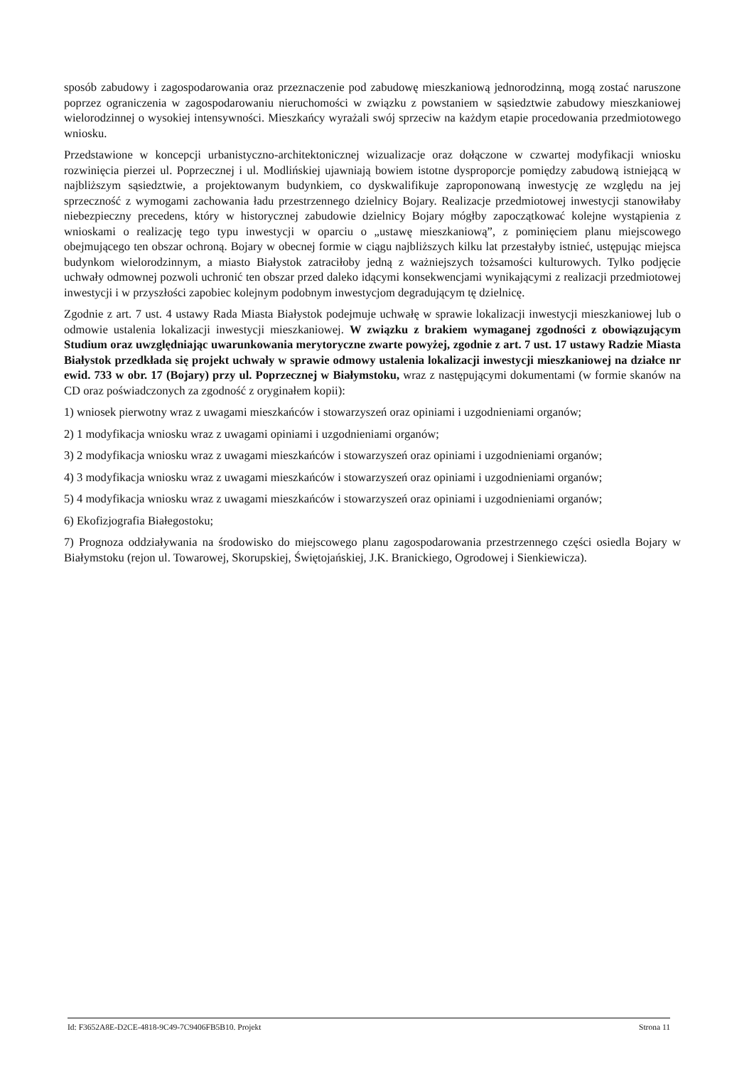sposób zabudowy i zagospodarowania oraz przeznaczenie pod zabudowę mieszkaniową jednorodzinną, mogą zostać naruszone poprzez ograniczenia w zagospodarowaniu nieruchomości w związku z powstaniem w sąsiedztwie zabudowy mieszkaniowej wielorodzinnej o wysokiej intensywności. Mieszkańcy wyrażali swój sprzeciw na każdym etapie procedowania przedmiotowego wniosku.
Przedstawione w koncepcji urbanistyczno-architektonicznej wizualizacje oraz dołączone w czwartej modyfikacji wniosku rozwinięcia pierzei ul. Poprzecznej i ul. Modlińskiej ujawniają bowiem istotne dysproporcje pomiędzy zabudową istniejącą w najbliższym sąsiedztwie, a projektowanym budynkiem, co dyskwalifikuje zaproponowaną inwestycję ze względu na jej sprzeczność z wymogami zachowania ładu przestrzennego dzielnicy Bojary. Realizacje przedmiotowej inwestycji stanowiłaby niebezpieczny precedens, który w historycznej zabudowie dzielnicy Bojary mógłby zapoczątkować kolejne wystąpienia z wnioskami o realizację tego typu inwestycji w oparciu o „ustawę mieszkaniową”, z pominięciem planu miejscowego obejmującego ten obszar ochroną. Bojary w obecnej formie w ciągu najbliższych kilku lat przestałyby istnieć, ustępując miejsca budynkom wielorodzinnym, a miasto Białystok zatraciłoby jedną z ważniejszych tożsamości kulturowych. Tylko podjęcie uchwały odmownej pozwoli uchronić ten obszar przed daleko idącymi konsekwencjami wynikającymi z realizacji przedmiotowej inwestycji i w przyszłości zapobiec kolejnym podobnym inwestycjom degradującym tę dzielnicę.
Zgodnie z art. 7 ust. 4 ustawy Rada Miasta Białystok podejmuje uchwałę w sprawie lokalizacji inwestycji mieszkaniowej lub o odmowie ustalenia lokalizacji inwestycji mieszkaniowej. W związku z brakiem wymaganej zgodności z obowiązującym Studium oraz uwzględniając uwarunkowania merytoryczne zwarte powyżej, zgodnie z art. 7 ust. 17 ustawy Radzie Miasta Białystok przedkłada się projekt uchwały w sprawie odmowy ustalenia lokalizacji inwestycji mieszkaniowej na działce nr ewid. 733 w obr. 17 (Bojary) przy ul. Poprzecznej w Białymstoku, wraz z następującymi dokumentami (w formie skanów na CD oraz poświadczonych za zgodność z oryginałem kopii):
1) wniosek pierwotny wraz z uwagami mieszkańców i stowarzyszeń oraz opiniami i uzgodnieniami organów;
2) 1 modyfikacja wniosku wraz z uwagami opiniami i uzgodnieniami organów;
3) 2 modyfikacja wniosku wraz z uwagami mieszkańców i stowarzyszeń oraz opiniami i uzgodnieniami organów;
4) 3 modyfikacja wniosku wraz z uwagami mieszkańców i stowarzyszeń oraz opiniami i uzgodnieniami organów;
5) 4 modyfikacja wniosku wraz z uwagami mieszkańców i stowarzyszeń oraz opiniami i uzgodnieniami organów;
6) Ekofizjografia Białegostoku;
7) Prognoza oddziaływania na środowisko do miejscowego planu zagospodarowania przestrzennego części osiedla Bojary w Białymstoku (rejon ul. Towarowej, Skorupskiej, Świętojańskiej, J.K. Branickiego, Ogrodowej i Sienkiewicza).
Id: F3652A8E-D2CE-4818-9C49-7C9406FB5B10. Projekt Strona 11